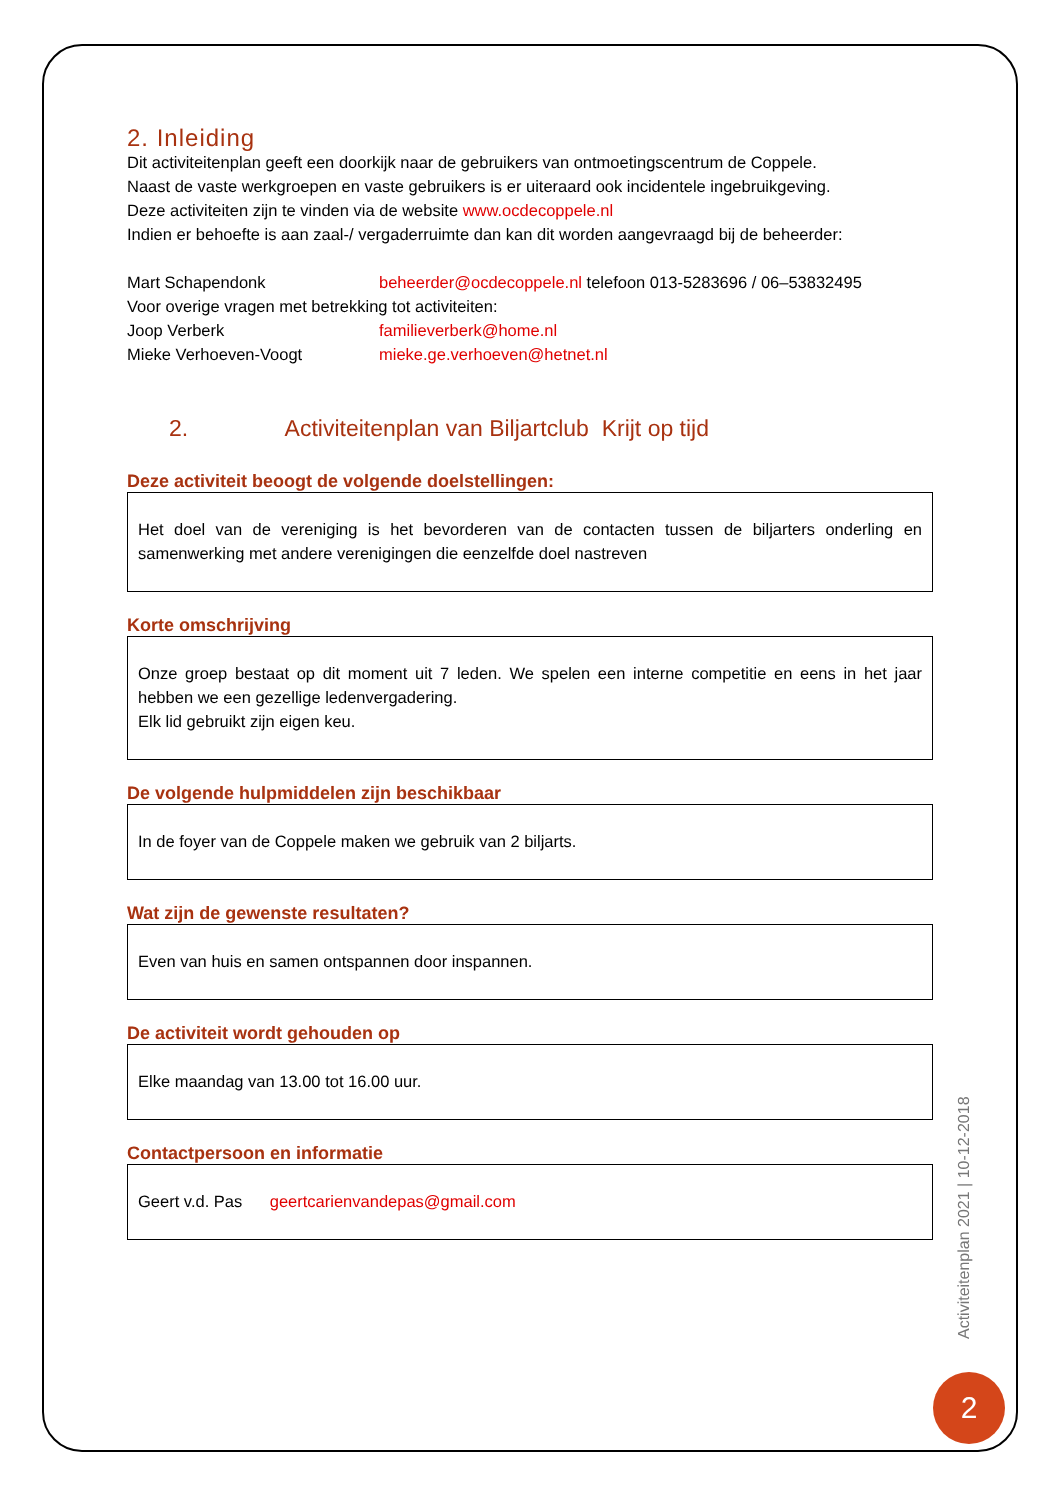2. Inleiding
Dit activiteitenplan geeft een doorkijk naar de gebruikers van ontmoetingscentrum de Coppele.
Naast de vaste werkgroepen en vaste gebruikers is er uiteraard ook incidentele ingebruikgeving.
Deze activiteiten zijn te vinden via de website www.ocdecoppele.nl
Indien er behoefte is aan zaal-/ vergaderruimte dan kan dit worden aangevraagd bij de beheerder:
Mart Schapendonk beheerder@ocdecoppele.nl telefoon 013-5283696 / 06–53832495
Voor overige vragen met betrekking tot activiteiten:
Joop Verberk familieverberk@home.nl
Mieke Verhoeven-Voogt mieke.ge.verhoeven@hetnet.nl
2. Activiteitenplan van Biljartclub Krijt op tijd
Deze activiteit beoogt de volgende doelstellingen:
Het doel van de vereniging is het bevorderen van de contacten tussen de biljarters onderling en samenwerking met andere verenigingen die eenzelfde doel nastreven
Korte omschrijving
Onze groep bestaat op dit moment uit 7 leden. We spelen een interne competitie en eens in het jaar hebben we een gezellige ledenvergadering.
Elk lid gebruikt zijn eigen keu.
De volgende hulpmiddelen zijn beschikbaar
In de foyer van de Coppele maken we gebruik van 2 biljarts.
Wat zijn de gewenste resultaten?
Even van huis en samen ontspannen door inspannen.
De activiteit wordt gehouden op
Elke maandag van 13.00 tot 16.00 uur.
Contactpersoon en informatie
Geert v.d. Pas geertcarienvandepas@gmail.com
Activiteitenplan 2021 | 10-12-2018
2